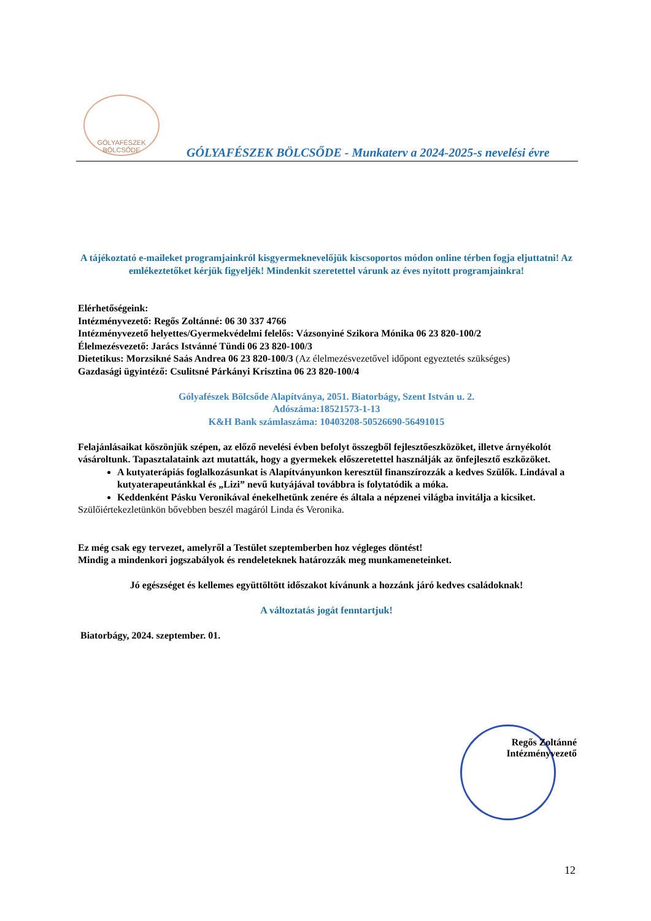GÓLYAFÉSZEK
BÖLCSŐDE
GÓLYAFÉSZEK BÖLCSŐDE - Munkaterv a 2024-2025-s nevelési évre
A tájékoztató e-maileket programjainkról kisgyermeknevelőjük kiscsoportos módon online térben fogja eljuttatni! Az emlékeztetőket kérjük figyeljék! Mindenkit szeretettel várunk az éves nyitott programjainkra!
Elérhetőségeink:
Intézményvezető: Regős Zoltánné: 06 30 337 4766
Intézményvezető helyettes/Gyermekvédelmi felelős: Vázsonyiné Szikora Mónika 06 23 820-100/2
Élelmezésvezető: Jarács Istvánné Tündi 06 23 820-100/3
Dietetikus: Morzsikné Saás Andrea 06 23 820-100/3 (Az élelmezésvezetővel időpont egyeztetés szükséges)
Gazdasági ügyintéző: Csulitsné Párkányi Krisztina 06 23 820-100/4
Gólyafészek Bölcsőde Alapítványa, 2051. Biatorbágy, Szent István u. 2.
Adószáma:18521573-1-13
K&H Bank számlaszáma: 10403208-50526690-56491015
Felajánlásaikat köszönjük szépen, az előző nevelési évben befolyt összegből fejlesztőeszközöket, illetve árnyékolót vásároltunk. Tapasztalataink azt mutatták, hogy a gyermekek előszeretettel használják az önfejlesztő eszközöket.
A kutyaterápiás foglalkozásunkat is Alapítványunkon keresztül finanszírozzák a kedves Szülők. Lindával a kutyaterapeutánkkal és „Lizi” nevű kutyájával továbbra is folytatódik a móka.
Keddenként Pásku Veronikával énekelhetünk zenére és általa a népzenei világba invitálja a kicsiket.
Szülőiértekezletünkön bővebben beszél magáról Linda és Veronika.
Ez még csak egy tervezet, amelyről a Testület szeptemberben hoz végleges döntést!
Mindig a mindenkori jogszabályok és rendeleteknek határozzák meg munkameneteinket.
Jó egészséget és kellemes együttöltött időszakot kívánunk a hozzánk járó kedves családoknak!
A változtatás jogát fenntartjuk!
Biatorbágy, 2024. szeptember. 01.
Regős Zoltánné
Intézményvezető
12